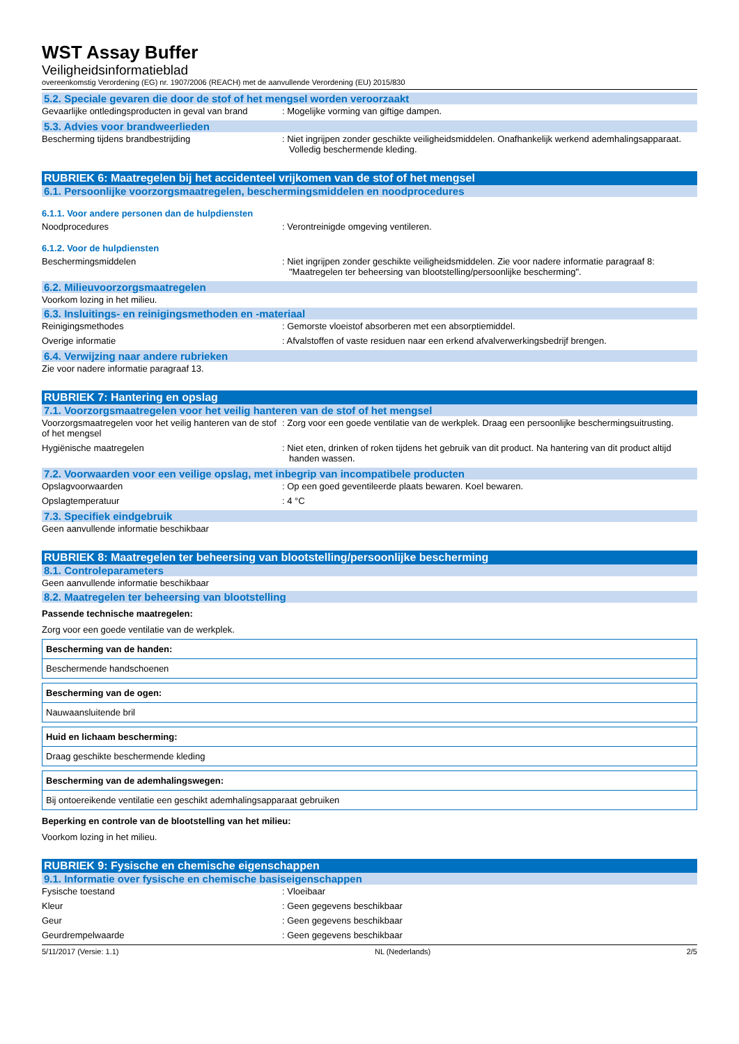WST Assay Buffer
Veiligheidsinformatieblad
overeenkomstig Verordening (EG) nr. 1907/2006 (REACH) met de aanvullende Verordening (EU) 2015/830
5.2. Speciale gevaren die door de stof of het mengsel worden veroorzaakt
Gevaarlijke ontledingsproducten in geval van brand
: Mogelijke vorming van giftige dampen.
5.3. Advies voor brandweerlieden
Bescherming tijdens brandbestrijding : Niet ingrijpen zonder geschikte veiligheidsmiddelen. Onafhankelijk werkend ademhalingsapparaat. Volledig beschermende kleding.
RUBRIEK 6: Maatregelen bij het accidenteel vrijkomen van de stof of het mengsel
6.1. Persoonlijke voorzorgsmaatregelen, beschermingsmiddelen en noodprocedures
6.1.1. Voor andere personen dan de hulpdiensten
Noodprocedures : Verontreinigde omgeving ventileren.
6.1.2. Voor de hulpdiensten
Beschermingsmiddelen : Niet ingrijpen zonder geschikte veiligheidsmiddelen. Zie voor nadere informatie paragraaf 8: "Maatregelen ter beheersing van blootstelling/persoonlijke bescherming".
6.2. Milieuvoorzorgsmaatregelen
Voorkom lozing in het milieu.
6.3. Insluitings- en reinigingsmethoden en -materiaal
Reinigingsmethodes : Gemorste vloeistof absorberen met een absorptiemiddel.
Overige informatie : Afvalstoffen of vaste residuen naar een erkend afvalverwerkingsbedrijf brengen.
6.4. Verwijzing naar andere rubrieken
Zie voor nadere informatie paragraaf 13.
RUBRIEK 7: Hantering en opslag
7.1. Voorzorgsmaatregelen voor het veilig hanteren van de stof of het mengsel
Voorzorgsmaatregelen voor het veilig hanteren van de stof of het mengsel
: Zorg voor een goede ventilatie van de werkplek. Draag een persoonlijke beschermingsuitrusting.
Hygiënische maatregelen : Niet eten, drinken of roken tijdens het gebruik van dit product. Na hantering van dit product altijd handen wassen.
7.2. Voorwaarden voor een veilige opslag, met inbegrip van incompatibele producten
Opslagvoorwaarden : Op een goed geventileerde plaats bewaren. Koel bewaren.
Opslagtemperatuur : 4 °C
7.3. Specifiek eindgebruik
Geen aanvullende informatie beschikbaar
RUBRIEK 8: Maatregelen ter beheersing van blootstelling/persoonlijke bescherming
8.1. Controleparameters
Geen aanvullende informatie beschikbaar
8.2. Maatregelen ter beheersing van blootstelling
Passende technische maatregelen:
Zorg voor een goede ventilatie van de werkplek.
| Bescherming van de handen: |
| Beschermende handschoenen |
| Bescherming van de ogen: |
| Nauwaansluitende bril |
| Huid en lichaam bescherming: |
| Draag geschikte beschermende kleding |
| Bescherming van de ademhalingswegen: |
| Bij ontoereikende ventilatie een geschikt ademhalingsapparaat gebruiken |
Beperking en controle van de blootstelling van het milieu:
Voorkom lozing in het milieu.
RUBRIEK 9: Fysische en chemische eigenschappen
9.1. Informatie over fysische en chemische basiseigenschappen
Fysische toestand : Vloeibaar
Kleur : Geen gegevens beschikbaar
Geur : Geen gegevens beschikbaar
Geurdrempelwaarde : Geen gegevens beschikbaar
5/11/2017 (Versie: 1.1) NL (Nederlands) 2/5